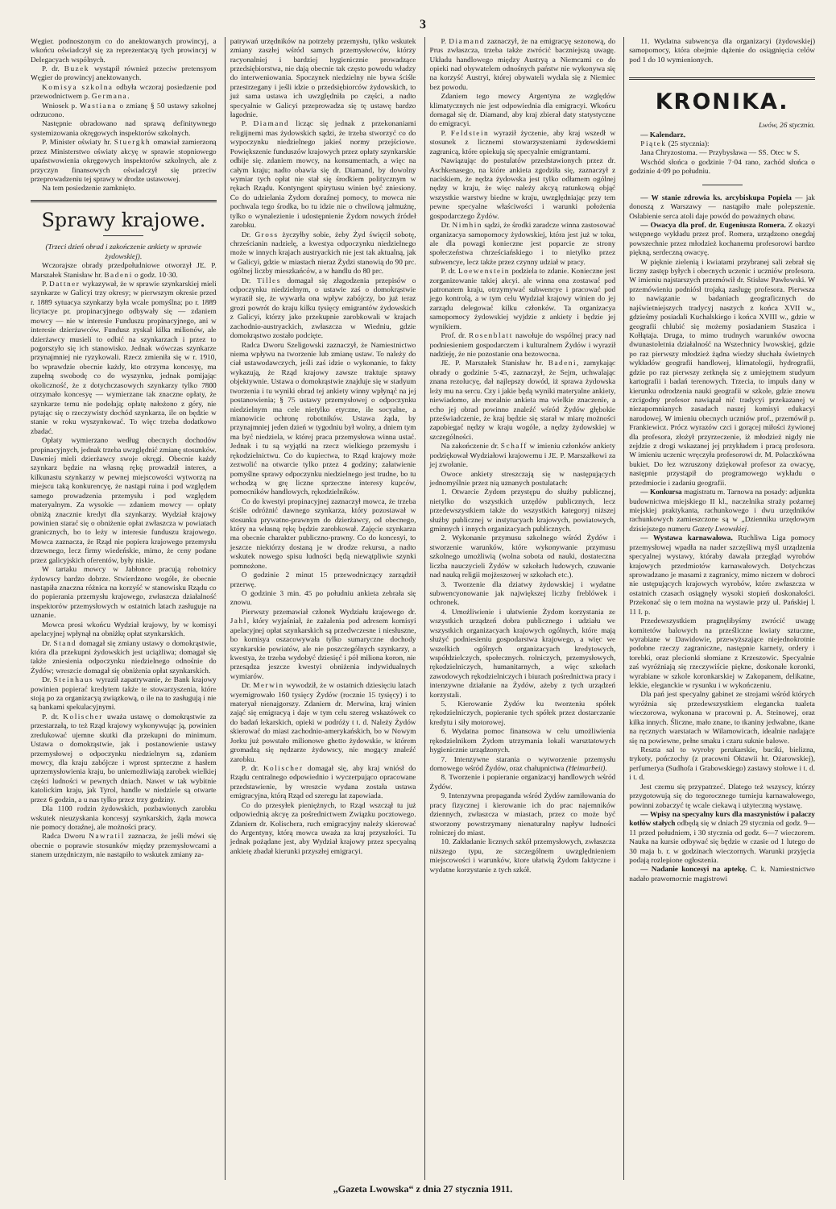3
Węgier. podnoszonym co do anektowanych prowincyj, a wkońcu oświadczył się za reprezentacyą tych prowincyj w Delegacyach wspólnych.
P. dr. Buzek wystąpił również przeciw pretensyom Węgier do prowincyj anektowanych.
Komisya szkolna odbyła wczoraj posiedzenie pod przewodnictwem p. Germana.
Wniosek p. Wastiana o zmianę § 50 ustawy szkolnej odrzucono.
Następnie obradowano nad sprawą definitywnego systemizowania okręgowych inspektorów szkolnych.
P. Minister oświaty hr. Stuergkh omawiał zamierzoną przez Ministerstwo oświaty akcyę w sprawie stopniowego upaństwowienia okręgowych inspektorów szkolnych, ale z przyczyn finansowych oświadczył się przeciw przeprowadzeniu tej sprawy w drodze ustawowej.
Na tem posiedzenie zamknięto.
Sprawy krajowe.
(Trzeci dzień obrad i zakończenie ankiety w sprawie żydowskiej).
Wczorajsze obrady przedpołudniowe otworzył JE. P. Marszałek Stanisław hr. Badeni o godz. 10·30.
P. Dattner wykazywał, że w sprawie szynkarskiej mieli szynkarze w Galicyi trzy okresy; w pierwszym okresie przed r. 1889 sytuacya szynkarzy była wcale pomyślna; po r. 1889 licytacye pr. propinacyjnego odbywały się — zdaniem mowcy — nie w interesie Funduszu propinacyjnego, ani w interesie dzierżawców. Fundusz zyskał kilka milionów, ale dzierżawcy musieli to odbić na szynkarzach i przez to pogorszyło się ich stanowisko. Jednak wówczas szynkarze przynajmniej nie ryzykowali. Rzecz zmieniła się w r. 1910, bo wprawdzie obecnie każdy, kto otrzyma koncesyę, ma zupełną swobodę co do wyszynku, jednak pomijając okoliczność, że z dotychczasowych szynkarzy tylko 7800 otrzymało koncesyę — wymierzane tak znaczne opłaty, że szynkarze temu nie podołają; opłatę nałożono z góry, nie pytając się o rzeczywisty dochód szynkarza, ile on będzie w stanie w roku wyszynkować. To więc trzeba dodatkowo zbadać.
Opłaty wymierzano według obecnych dochodów propinacyjnych, jednak trzeba uwzględnić zmianę stosunków. Dawniej mieli dzierżawcy swoje okręgi. Obecnie każdy szynkarz będzie na własną rękę prowadził interes, a kilkunastu szynkarzy w pewnej miejscowości wytworzą na miejscu taką konkurencyę, że nastąpi ruina i pod względem samego prowadzenia przemysłu i pod względem materyalnym. Za wysokie — zdaniem mowcy — opłaty obniżą znacznie kredyt dla szynkarzy. Wydział krajowy powinien starać się o obniżenie opłat zwłaszcza w powiatach granicznych, bo to leży w interesie funduszu krajowego. Mowca zaznacza, że Rząd nie popiera krajowego przemysłu drzewnego, lecz firmy wiedeńskie, mimo, że ceny podane przez galicyjskich oferentów, były niskie.
W tartaku mowcy w Jabłonce pracują robotnicy żydowscy bardzo dobrze. Stwierdzono wogóle, że obecnie nastąpiła znaczna różnica na korzyść w stanowisku Rządu co do popierania przemysłu krajowego, zwłaszcza działalność inspektorów przemysłowych w ostatnich latach zasługuje na uznanie.
Mowca prosi wkońcu Wydział krajowy, by w komisyi apelacyjnej wpłynął na obniżkę opłat szynkarskich.
Dr. Stand domagał się zmiany ustawy o domokrąstwie, która dla przekupni żydowskich jest uciążliwa; domagał się także zniesienia odpoczynku niedzielnego odnośnie do Żydów; wreszcie domagał się obniżenia opłat szynkarskich.
Dr. Steinhaus wyraził zapatrywanie, że Bank krajowy powinien popierać kredytem także te stowarzyszenia, które stoją po za organizacyą związkową, o ile na to zasługują i nie są bankami spekulacyjnymi.
P. dr. Kolischer uważa ustawę o domokrąstwie za przestarzałą, to też Rząd krajowy wykonywując ją, powinien zredukować ujemne skutki dla przekupni do minimum. Ustawa o domokrąstwie, jak i postanowienie ustawy przemysłowej o odpoczynku niedzielnym są, zdaniem mowcy, dla kraju zabójcze i wprost sprzeczne z hasłem uprzemysłowienia kraju, bo uniemożliwiają zarobek wielkiej części ludności w pewnych dniach. Nawet w tak wybitnie katolickim kraju, jak Tyrol, handle w niedziele są otwarte przez 6 godzin, a u nas tylko przez trzy godziny.
Dla 1100 rodzin żydowskich, pozbawionych zarobku wskutek nieuzyskania koncesyj szynkarskich, żąda mowca nie pomocy doraźnej, ale możności pracy.
Radca Dworu Nawratil zaznacza, że jeśli mówi się obecnie o poprawie stosunków między przemysłowcami a stanem urzędniczym, nie nastąpiło to wskutek zmiany za-
patrywań urzędników na potrzeby przemysłu, tylko wskutek zmiany zaszłej wśród samych przemysłowców, którzy racyonalniej i bardziej hygienicznie prowadzące przedsiębiorstwa, nie dają obecnie tak często powodu władzy do interweniowania. Spoczynek niedzielny nie bywa ściśle przestrzegany i jeśli idzie o przedsiębiorców żydowskich, to już sama ustawa ich uwzględniła po części, a nadto specyalnie w Galicyi przeprowadza się tę ustawę bardzo łagodnie.
P. Diamand licząc się jednak z przekonaniami religijnemi mas żydowskich sądzi, że trzeba stworzyć co do wypoczynku niedzielnego jakieś normy przejściowe. Powiększenie funduszów krajowych przez opłaty szynkarskie odbije się. zdaniem mowcy, na konsumentach, a więc na całym kraju; nadto obawia się dr. Diamand, by dowolny wymiar tych opłat nie stał się środkiem politycznym w rękach Rządu. Kontyngent spirytusu winien być zniesiony. Co do udzielania Żydom doraźnej pomocy, to mowca nie pochwala tego środka, bo tu idzie nie o chwilową jałmużnę, tylko o wynalezienie i udostępnienie Żydom nowych źródeł zarobku.
Dr. Gross życzyłby sobie, żeby Żyd święcił sobotę, chrześcianin nadzielę, a kwestya odpoczynku niedzielnego może w innych krajach austryackich nie jest tak aktualną, jak w Galicyi, gdzie w miastach nieraz Żydzi stanowią do 90 prc. ogólnej liczby mieszkańców, a w handlu do 80 prc.
Dr. Tilles domagał się złagodzenia przepisów o odpoczynku niedzielnym, o ustawie zaś o domokrąstwie wyraził się, że wywarła ona wpływ zabójczy, bo już teraz grozi powrót do kraju kilku tysięcy emigrantów żydowskich z Galicyi, którzy jako przekupnie zarobkowali w krajach zachodnio-austryackich, zwłaszcza w Wiedniu, gdzie domokrąstwo zostało podcięte.
Radca Dworu Szeligowski zaznaczył, że Namiestnictwo niema wpływu na tworzenie lub zmianę ustaw. To należy do ciał ustawodawczych, jeśli zaś idzie o wykonanie, to fakty wykazują, że Rząd krajowy zawsze traktuje sprawy objektywnie. Ustawa o domokrąstwie znajduje się w stadyum tworzenia i tu wyniki obrad tej ankiety winny wpłynąć na jej postanowienia; § 75 ustawy przemysłowej o odpoczynku niedzielnym ma cele nietylko etyczne, ile socyalne, a mianowicie ochronę robotników. Ustawa żąda, by przynajmniej jeden dzień w tygodniu był wolny, a dniem tym ma być niedziela, w której praca przemysłowa winna ustać. Jednak i tu są wyjątki na rzecz wielkiego przemysłu i rękodzielnictwu. Co do kupiectwa, to Rząd krajowy może zezwolić na otwarcie tylko przez 4 godziny; załatwienie pomyślne sprawy odpoczynku niedzielnego jest trudne, bo tu wchodzą w grę liczne sprzeczne interesy kupców, pomocników handlowych, rękodzielników.
Co do kwestyi propinacyjnej zaznaczył mowca, że trzeba ściśle odróżnić dawnego szynkarza, który pozostawał w stosunku prywatno-prawnym do dzierżawcy, od obecnego, który na własną rękę będzie zarobkował. Zajęcie szynkarza ma obecnie charakter publiczno-prawny. Co do koncesyi, to jeszcze niektórzy dostaną je w drodze rekursu, a nadto wskutek nowego spisu ludności będą niewątpliwie szynki pomnożone.
O godzinie 2 minut 15 przewodniczący zarządził przerwę.
O godzinie 3 min. 45 po południu ankieta zebrała się znowu.
Pierwszy przemawiał członek Wydziału krajowego dr. Jahl, który wyjaśniał, że zażalenia pod adresem komisyi apelacyjnej opłat szynkarskich są przedwczesne i niesłuszne, bo komisya oszacowywała tylko sumaryczne dochody szynkarskie powiatów, ale nie poszczególnych szynkarzy, a kwestya, że trzeba wydobyć dziesięć i pół miliona koron, nie przesądza jeszcze kwestyi obniżenia indywidualnych wymiarów.
Dr. Merwin wywodził, że w ostatnich dziesięciu latach wyemigrowało 160 tysięcy Żydów (rocznie 15 tysięcy) i to materyał nienajgorszy. Zdaniem dr. Merwina, kraj winien zająć się emigracyą i daje w tym celu szereg wskazówek co do badań lekarskich, opieki w podróży t t. d. Należy Żydów skierować do miast zachodnio-amerykańskich, bo w Nowym Jorku już powstało milionowe ghetto żydowskie, w którem gromadzą się nędzarze żydowscy, nie mogący znaleźć zarobku.
P. dr. Kolischer domagał się, aby kraj wniósł do Rządu centralnego odpowiednio i wyczerpująco opracowane przedstawienie, by wreszcie wydana została ustawa emigracyjna, którą Rząd od szeregu lat zapowiada.
Co do przesyłek pieniężnych, to Rząd wszczął tu już odpowiednią akcyę za pośrednictwem Związku pocztowego. Zdaniem dr. Kolischera, ruch emigracyjny należy skierować do Argentyny, którą mowca uważa za kraj przyszłości. Tu jednak pożądane jest, aby Wydział krajowy przez specyalną ankietę zbadał kierunki przyszłej emigracyi.
P. Diamand zaznaczył, że na emigracyę sezonową, do Prus zwłaszcza, trzeba także zwrócić baczniejszą uwagę. Układu handlowego między Austryą a Niemcami co do opieki nad obywatelem odnośnych państw nie wykonywa się na korzyść Austryi, której obywateli wydala się z Niemiec bez powodu.
Zdaniem tego mowcy Argentyna ze względów klimatycznych nie jest odpowiednia dla emigracyi. Wkońcu domagał się dr. Diamand, aby kraj zbierał daty statystyczne do emigracyi.
P. Feldstein wyraził życzenie, aby kraj wszedł w stosunek z licznemi stowarzyszeniami żydowskiemi zagranicą, które opiekują się specyalnie emigrantami.
Nawiązując do postulatów przedstawionych przez dr. Aschkenasego, na które ankieta zgodziła się, zaznaczył z naciskiem, że nędza żydowska jest tylko odłamem ogólnej nędzy w kraju, że więc należy akcyą ratunkową objąć wszystkie warstwy biedne w kraju, uwzględniając przy tem pewne specyalne właściwości i warunki położenia gospodarczego Żydów.
Dr. Nimhin sądzi, że środki zaradcze winna zastosować organizacya samopomocy żydowskiej, która jest już w toku, ale dla powagi konieczne jest poparcie ze strony społeczeństwa chrześciańskiego i to nietylko przez subwencye, lecz także przez czynny udział w pracy.
P. dr. Loewenstein podziela to zdanie. Konieczne jest zorganizowanie takiej akcyi. ale winna ona zostawać pod patronatem kraju, otrzymywać subwencye i pracować pod jego kontrolą, a w tym celu Wydział krajowy winien do jej zarządu delegować kilku członków. Ta organizacya samopomocy żydowskiej wyjdzie z ankiety i będzie jej wynikiem.
Prof. dr. Rosenblatt nawołuje do wspólnej pracy nad podniesieniem gospodarczem i kulturalnem Żydów i wyraził nadzieję, że nie pozostanie ona bezowocna.
JE. P. Marszałek Stanisław hr. Badeni, zamykając obrady o godzinie 5·45, zaznaczył, że Sejm, uchwalając znana rezolucyę, dał najlepszy dowód, iż sprawa żydowska leży mu na sercu. Czy i jakie będą wyniki materyalne ankiety, niewiadomo, ale moralnie ankieta ma wielkie znaczenie, a echo jej obrad powinno znaleźć wśród Żydów głębokie przeświadczenie, że kraj będzie się starał w miarę możności zapobiegać nędzy w kraju wogóle, a nędzy żydowskiej w szczególności.
Na zakończenie dr. Schaff w imieniu członków ankiety podziękował Wydziałowi krajowemu i JE. P. Marszałkowi za jej zwołanie.
Owoce ankiety streszczają się w następujących jednomyślnie przez nią uznanych postulatach:
1. Otwarcie Żydom przystępu do służby publicznej, nietylko do wszystkich urzędów publicznych, lecz przedewszystkiem także do wszystkich kategoryj niższej służby publicznej w instytucyach krajowych, powiatowych, gminnych i innych organizacyach publicznych.
2. Wykonanie przymusu szkolnego wśród Żydów i stworzenie warunków, które wykonywanie przymusu szkolnego umożliwią (wolna sobota od nauki, dostateczna liczba nauczycieli Żydów w szkołach ludowych, czuwanie nad nauką religii mojżeszowej w szkołach etc.).
3. Tworzenie dla dziatwy żydowskiej i wydatne subwencyonowanie jak największej liczby freblówek i ochronek.
4. Umożliwienie i ułatwienie Żydom korzystania ze wszystkich urządzeń dobra publicznego i udziału we wszystkich organizacyach krajowych ogólnych, które mają służyć podniesieniu gospodarstwa krajowego, a więc we wszelkich ogólnych organizacyach kredytowych, współdzielczych, społecznych. rolniczych, przemysłowych, rękodzielniczych, humanitarnych, a więc szkołach zawodowych rękodzielniczych i biurach pośrednictwa pracy i intenzywne działanie na Żydów, ażeby z tych urządzeń korzystali.
5. Kierowanie Żydów ku tworzeniu spółek rękodzielniczych, popieranie tych spółek przez dostarczanie kredytu i siły motorowej.
6. Wydatna pomoc finansowa w celu umożliwienia rękodzielnikom Żydom utrzymania lokali warsztatowych hygienicznie urządzonych.
7. Intenzywne starania o wytworzenie przemysłu domowego wśród Żydów, oraz chałupnictwa (Heimarbeit).
8. Tworzenie i popieranie organizacyj handlowych wśród Żydów.
9. Intenzywna propaganda wśród Żydów zamiłowania do pracy fizycznej i kierowanie ich do prac najemników dziennych, zwłaszcza w miastach, przez co może być stworzony powstrzymany nienaturalny napływ ludności rolniczej do miast.
10. Zakładanie licznych szkół przemysłowych, zwłaszcza niższego typu, ze szczególnem uwzględnieniem miejscowości i warunków, ktore ułatwią Żydom faktyczne i wydatne korzystanie z tych szkół.
11. Wydatna subwencya dla organizacyi (żydowskiej) samopomocy, która obejmie dążenie do osiągnięcia celów pod 1 do 10 wymienionych.
KRONIKA.
Lwów, 26 stycznia.
— Kalendarz.
Piątek (25 stycznia):
Jana Chryzostoma. — Przybysława — SS. Otec w S.
Wschód słońca o godzinie 7·04 rano, zachód słońca o godzinie 4·09 po południu.
— W stanie zdrowia ks. arcybiskupa Popiela — jak donoszą z Warszawy — nastąpiło małe polepszenie. Osłabienie serca atoli daje powód do poważnych obaw.
— Owacya dla prof. dr. Eugeniusza Romera. Z okazyi wstępnego wykładu przez prof. Romera, urządzono onegdaj powszechnie przez młodzież kochanemu profesorowi bardzo piękną, serdeczną owacyę.
W pięknie zielenią i kwiatami przybranej sali zebrał się liczny zastęp byłych i obecnych uczenic i uczniów profesora. W imieniu najstarszych przemówił dr. Stisław Pawłowski. W przemówieniu podniósł trojaką zasługę profesora. Pierwsza to nawiązanie w badaniach geograficznych do najświetniejszych tradycyj naszych z końca XVII w., gdzieśmy posiadali Kuchalskiego i końca XVIII w., gdzie w geografii chlubić się możemy posiadaniem Staszica i Kołłątaja. Druga, to mimo trudnych warunków owocna dwunastoletnia działalność na Wszechnicy lwowskiej, gdzie po raz pierwszy młodzież żądna wiedzy słuchała świetnych wykładów geografii handlowej, klimatologii, hydrografii, gdzie po raz pierwszy zetknęła się z umiejętnem studyum kartografii i badań terenowych. Trzecia, to impuls dany w kierunku odrodzenia nauki geografii w szkole, gdzie znowu czcigodny profesor nawiązał nić tradycyi przekazanej w niezapomnianych zasadach naszej komisyi edukacyi narodowej. W imieniu obecnych uczniów prof., przemówił p. Frankiewicz. Prócz wyrazów czci i gorącej miłości żywionej dla profesora, złożył przyrzeczenie, iż młodzież nigdy nie zejdzie z drogi wskazanej jej przykładem i pracą profesora. W imieniu uczenic wręczyła profesorowi dr. M. Polaczkówna bukiet. Do łez wzruszony dziękował profesor za owacyę, następnie przystąpił do programowego wykładu o przedmiocie i zadaniu geografii.
— Konkursa magistratu m. Tarnowa na posady: adjunkta budownictwa miejskiego II kl., naczelnika straży pożarnej miejskiej praktykanta, rachunkowego i dwu urzędników rachunkowych zamieszczone są w „Dzienniku urzędowym dzisiejszego numeru Gazety Lwowskiej.
— Wystawa karnawałowa. Ruchliwa Liga pomocy przemysłowej wpadła na nader szczęśliwą myśl urządzenia specyalnej wystawy, któraby dawała przegląd wyrobów krajowych przedmiotów karnawałowych. Dotychczas sprowadzano je masami z zagranicy, mimo niczem w dobroci nie ustępujących krajowych wyrobów, które zwłaszcza w ostatnich czasach osiągnęły wysoki stopień doskonałości. Przekonać się o tem można na wystawie przy ul. Pańskiej l. 11 I. p.
Przedewszystkiem pragnęlibyśmy zwrócić uwagę komitetów balowych na prześliczne kwiaty sztuczne, wyrabiane w Dawidowie, przewyższające niejednokrotnie podobne rzeczy zagraniczne, następnie karnety, ordery i torebki, oraz plecionki słomiane z Krzeszowic. Specyalnie zaś wyróżniają się rzeczywiście piękne, doskonałe koronki, wyrabiane w szkole koronkarskiej w Zakopanem, delikatne, lekkie, eleganckie w rysunku i w wykończeniu.
Dla pań jest specyalny gabinet ze strojami wśród których wyróżnia się przedewszystkiem elegancka tualeta wieczorowa, wykonana w pracowni p. A. Steinowej, oraz kilka innych. Śliczne, mało znane, to tkaniny jedwabne, tkane na ręcznych warstatach w Wilamowicach, idealnie nadające się na powiewne, pełne smaku i czaru suknie balowe.
Reszta sal to wyroby perukarskie, bucikі, bielizna, trykoty, pończochy (z pracowni Oktawii hr. Ożarowskiej), perfumerya (Sudhofa i Grabowskiego) zastawy stołowe i t. d. i t. d.
Jest czemu się przypatrzeć. Dlatego też wszyscy, którzy przygotowują się do tegorocznego turnieju karnawałowego, powinni zobaczyć tę wcale ciekawą i użyteczną wystawę.
— Wpisy na specyalny kurs dla maszynistów i palaczy kotłów stałych odbędą się w dniach 29 stycznia od godz. 9—11 przed południem, i 30 stycznia od godz. 6—7 wieczorem. Nauka na kursie odbywać się będzie w czasie od 1 lutego do 30 maja b. r. w godzinach wieczornych. Warunki przyjęcia podają rozlepione ogłoszenia.
— Nadanie koncesyi na aptekę. C. k. Namiestnictwo nadało prawomocnie magistrowi
„Gazeta Lwowska“ z dnia 27 stycznia 1911.